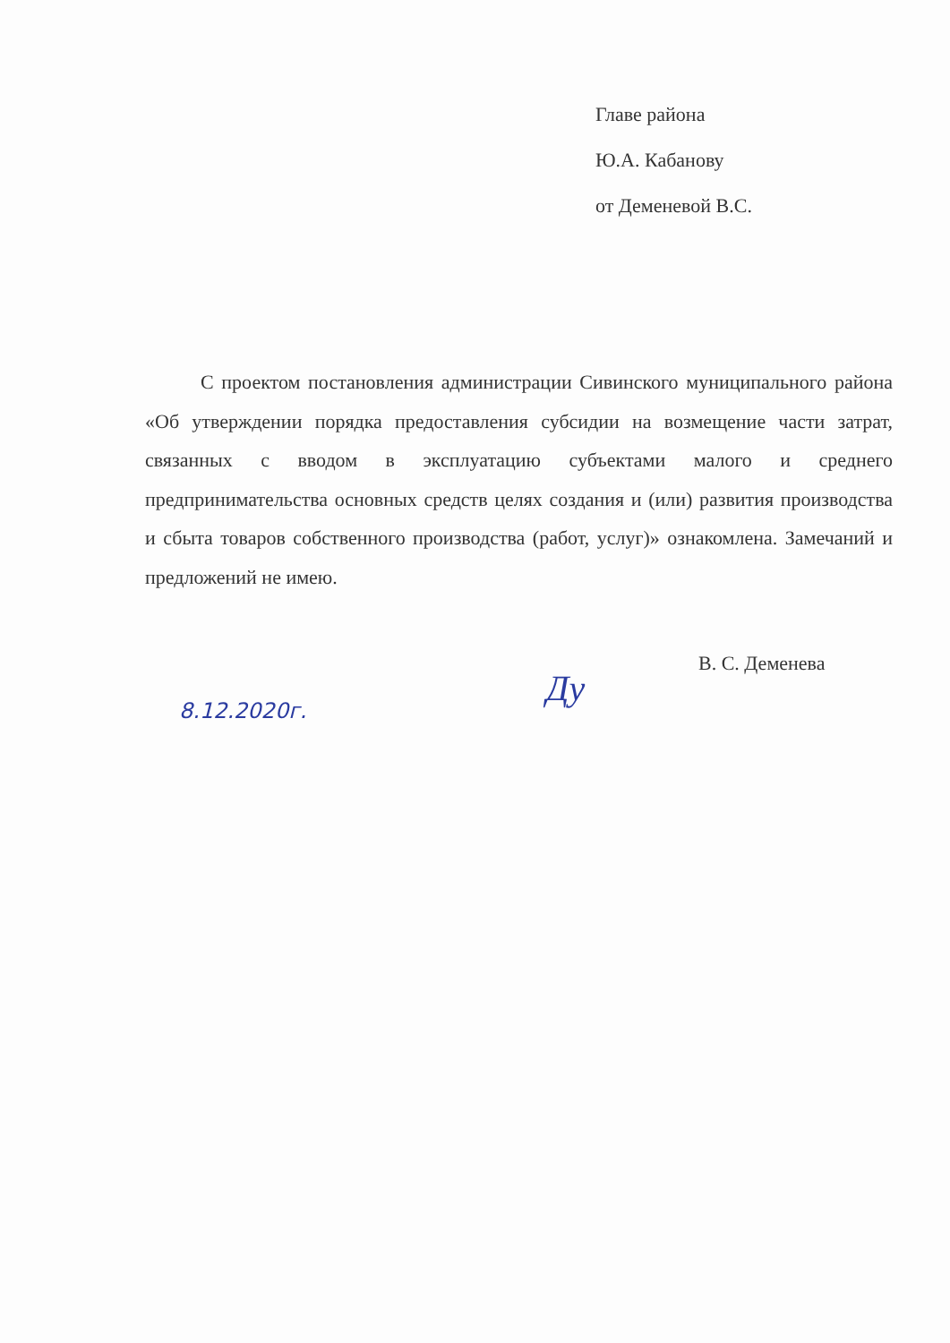Главе района
Ю.А. Кабанову
от Деменевой В.С.
С проектом постановления администрации Сивинского муниципального района «Об утверждении порядка предоставления субсидии на возмещение части затрат, связанных с вводом в эксплуатацию субъектами малого и среднего предпринимательства основных средств целях создания и (или) развития производства и сбыта товаров собственного производства (работ, услуг)» ознакомлена. Замечаний и предложений не имею.
В. С. Деменева
Ду
8.12.2020г.